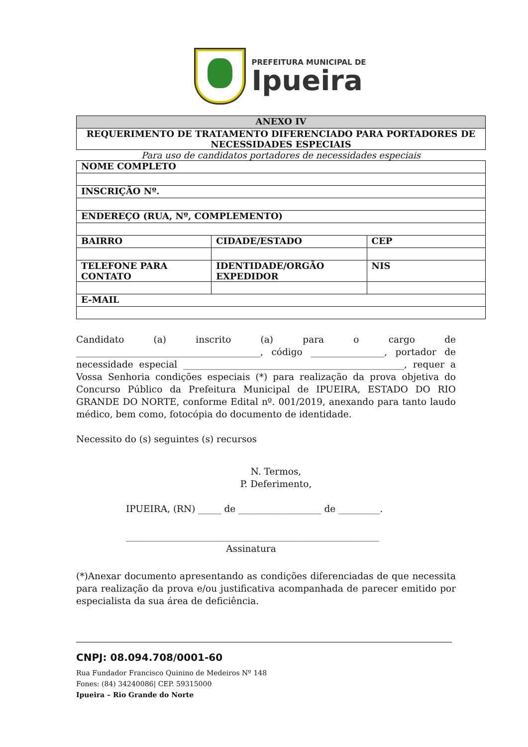PREFEITURA MUNICIPAL DE
Ipueira
| ANEXO IV |
| --- |
| REQUERIMENTO DE TRATAMENTO DIFERENCIADO PARA PORTADORES DE NECESSIDADES ESPECIAIS |
Para uso de candidatos portadores de necessidades especiais
| NOME COMPLETO | | |
| --- | --- | --- |
| INSCRIÇÃO Nº. | | |
| ENDEREÇO (RUA, Nº, COMPLEMENTO) | | |
| BAIRRO | CIDADE/ESTADO | CEP |
| TELEFONE PARA CONTATO | IDENTIDADE/ORGÃO EXPEDIDOR | NIS |
| E-MAIL | | |
Candidato (a) inscrito (a) para o cargo de ________________________________________, código ________________, portador de necessidade especial ________________________________________________, requer a Vossa Senhoria condições especiais (*) para realização da prova objetiva do Concurso Público da Prefeitura Municipal de IPUEIRA, ESTADO DO RIO GRANDE DO NORTE, conforme Edital nº. 001/2019, anexando para tanto laudo médico, bem como, fotocópia do documento de identidade.
Necessito do (s) seguintes (s) recursos
N. Termos,
P. Deferimento,
IPUEIRA, (RN) _____ de __________________ de _________.
_______________________________________________________
Assinatura
(*)Anexar documento apresentando as condições diferenciadas de que necessita para realização da prova e/ou justificativa acompanhada de parecer emitido por especialista da sua área de deficiência.
CNPJ: 08.094.708/0001-60
Rua Fundador Francisco Quinino de Medeiros Nº 148
Fones: (84) 34240086| CEP. 59315000
Ipueira – Rio Grande do Norte